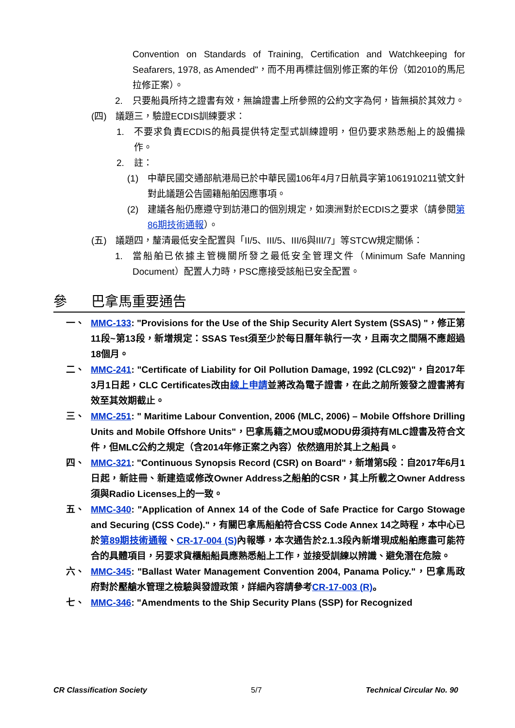Convention on Standards of Training, Certification and Watchkeeping for Seafarers, 1978, as Amended"，而不用再標註個別修正案的年份（如2010的馬尼拉修正案）。
2. 只要船員所持之證書有效，無論證書上所參照的公約文字為何，皆無損於其效力。
(四) 議題三，驗證ECDIS訓練要求：
1. 不要求負責ECDIS的船員提供特定型式訓練證明，但仍要求熟悉船上的設備操作。
2. 註：
(1) 中華民國交通部航港局已於中華民國106年4月7日航員字第1061910211號文針對此議題公告國籍船舶因應事項。
(2) 建議各船仍應遵守到訪港口的個別規定，如澳洲對於ECDIS之要求（請參閱第86期技術通報）。
(五) 議題四，釐清最低安全配置與「II/5、III/5、III/6與III/7」等STCW規定關係：
1. 當船舶已依據主管機關所發之最低安全管理文件（Minimum Safe Manning Document）配置人力時，PSC應接受該船已安全配置。
參 巴拿馬重要通告
一、 MMC-133: "Provisions for the Use of the Ship Security Alert System (SSAS) "，修正第11段~第13段，新增規定：SSAS Test須至少於每日曆年執行一次，且兩次之間隔不應超過18個月。
二、 MMC-241: "Certificate of Liability for Oil Pollution Damage, 1992 (CLC92)"，自2017年3月1日起，CLC Certificates改由線上申請並將改為電子證書，在此之前所簽發之證書將有效至其效期截止。
三、 MMC-251: " Maritime Labour Convention, 2006 (MLC, 2006) – Mobile Offshore Drilling Units and Mobile Offshore Units"，巴拿馬籍之MOU或MODU毋須持有MLC證書及符合文件，但MLC公約之規定（含2014年修正案之內容）依然適用於其上之船員。
四、 MMC-321: "Continuous Synopsis Record (CSR) on Board"，新增第5段：自2017年6月1日起，新註冊、新建造或修改Owner Address之船舶的CSR，其上所載之Owner Address須與Radio Licenses上的一致。
五、 MMC-340: "Application of Annex 14 of the Code of Safe Practice for Cargo Stowage and Securing (CSS Code)."，有關巴拿馬船舶符合CSS Code Annex 14之時程，本中心已於第89期技術通報、CR-17-004 (S) 內報導，本次通告於2.1.3段內新增現成船舶應盡可能符合的具體項目，另要求貨櫃船船員應熟悉船上工作，並接受訓練以辨識、避免潛在危險。
六、 MMC-345: "Ballast Water Management Convention 2004, Panama Policy."，巴拿馬政府對於壓艙水管理之檢驗與發證政策，詳細內容請參考CR-17-003 (R)。
七、 MMC-346: "Amendments to the Ship Security Plans (SSP) for Recognized
CR Classification Society 5/7 Technical Circular No. 90